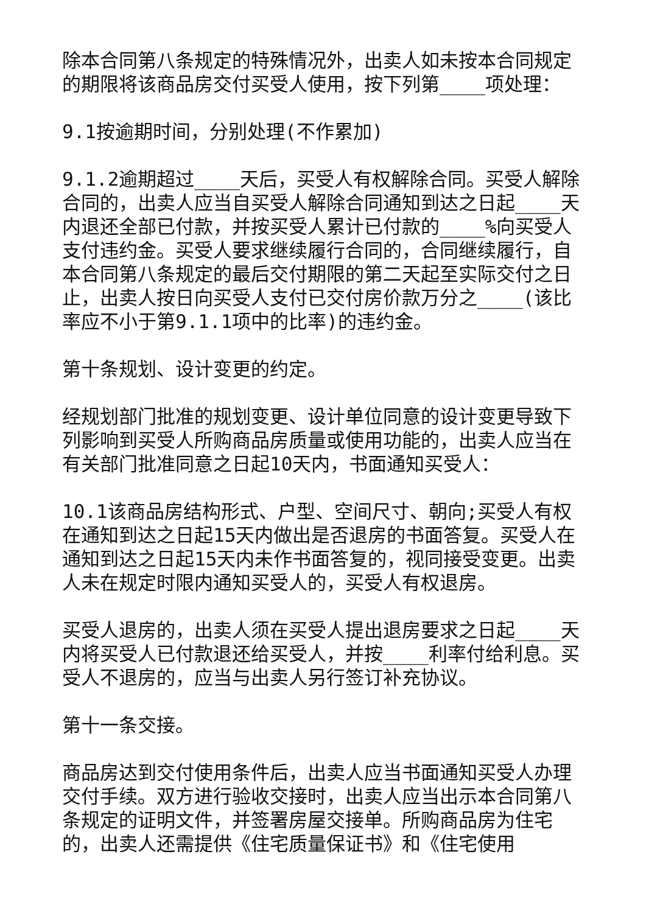除本合同第八条规定的特殊情况外，出卖人如未按本合同规定的期限将该商品房交付买受人使用，按下列第____项处理：
9.1按逾期时间，分别处理(不作累加)
9.1.2逾期超过____天后，买受人有权解除合同。买受人解除合同的，出卖人应当自买受人解除合同通知到达之日起____天内退还全部已付款，并按买受人累计已付款的____%向买受人支付违约金。买受人要求继续履行合同的，合同继续履行，自本合同第八条规定的最后交付期限的第二天起至实际交付之日止，出卖人按日向买受人支付已交付房价款万分之____(该比率应不小于第9.1.1项中的比率)的违约金。
第十条规划、设计变更的约定。
经规划部门批准的规划变更、设计单位同意的设计变更导致下列影响到买受人所购商品房质量或使用功能的，出卖人应当在有关部门批准同意之日起10天内，书面通知买受人：
10.1该商品房结构形式、户型、空间尺寸、朝向;买受人有权在通知到达之日起15天内做出是否退房的书面答复。买受人在通知到达之日起15天内未作书面答复的，视同接受变更。出卖人未在规定时限内通知买受人的，买受人有权退房。
买受人退房的，出卖人须在买受人提出退房要求之日起____天内将买受人已付款退还给买受人，并按____利率付给利息。买受人不退房的，应当与出卖人另行签订补充协议。
第十一条交接。
商品房达到交付使用条件后，出卖人应当书面通知买受人办理交付手续。双方进行验收交接时，出卖人应当出示本合同第八条规定的证明文件，并签署房屋交接单。所购商品房为住宅的，出卖人还需提供《住宅质量保证书》和《住宅使用